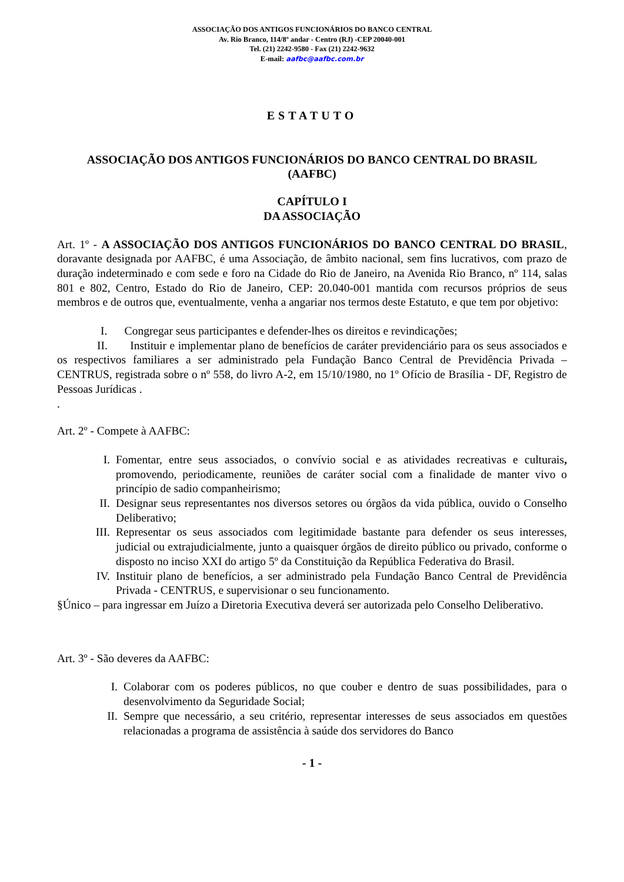ASSOCIAÇÃO DOS ANTIGOS FUNCIONÁRIOS DO BANCO CENTRAL
Av. Rio Branco, 114/8º andar - Centro (RJ) -CEP 20040-001
Tel. (21) 2242-9580 - Fax (21) 2242-9632
E-mail: aafbc@aafbc.com.br
ESTATUTO
ASSOCIAÇÃO DOS ANTIGOS FUNCIONÁRIOS DO BANCO CENTRAL DO BRASIL
(AAFBC)
CAPÍTULO I
DA ASSOCIAÇÃO
Art. 1º - A ASSOCIAÇÃO DOS ANTIGOS FUNCIONÁRIOS DO BANCO CENTRAL DO BRASIL, doravante designada por AAFBC, é uma Associação, de âmbito nacional, sem fins lucrativos, com prazo de duração indeterminado e com sede e foro na Cidade do Rio de Janeiro, na Avenida Rio Branco, nº 114, salas 801 e 802, Centro, Estado do Rio de Janeiro, CEP: 20.040-001 mantida com recursos próprios de seus membros e de outros que, eventualmente, venha a angariar nos termos deste Estatuto, e que tem por objetivo:
I. Congregar seus participantes e defender-lhes os direitos e revindicações;
II. Instituir e implementar plano de benefícios de caráter previdenciário para os seus associados e os respectivos familiares a ser administrado pela Fundação Banco Central de Previdência Privada – CENTRUS, registrada sobre o nº 558, do livro A-2, em 15/10/1980, no 1º Ofício de Brasília - DF, Registro de Pessoas Jurídicas .
.
Art. 2º - Compete à AAFBC:
I. Fomentar, entre seus associados, o convívio social e as atividades recreativas e culturais, promovendo, periodicamente, reuniões de caráter social com a finalidade de manter vivo o princípio de sadio companheirismo;
II. Designar seus representantes nos diversos setores ou órgãos da vida pública, ouvido o Conselho Deliberativo;
III. Representar os seus associados com legitimidade bastante para defender os seus interesses, judicial ou extrajudicialmente, junto a quaisquer órgãos de direito público ou privado, conforme o disposto no inciso XXI do artigo 5º da Constituição da República Federativa do Brasil.
IV. Instituir plano de benefícios, a ser administrado pela Fundação Banco Central de Previdência Privada - CENTRUS, e supervisionar o seu funcionamento.
§Único – para ingressar em Juízo a Diretoria Executiva deverá ser autorizada pelo Conselho Deliberativo.
Art. 3º - São deveres da AAFBC:
I. Colaborar com os poderes públicos, no que couber e dentro de suas possibilidades, para o desenvolvimento da Seguridade Social;
II. Sempre que necessário, a seu critério, representar interesses de seus associados em questões relacionadas a programa de assistência à saúde dos servidores do Banco
- 1 -